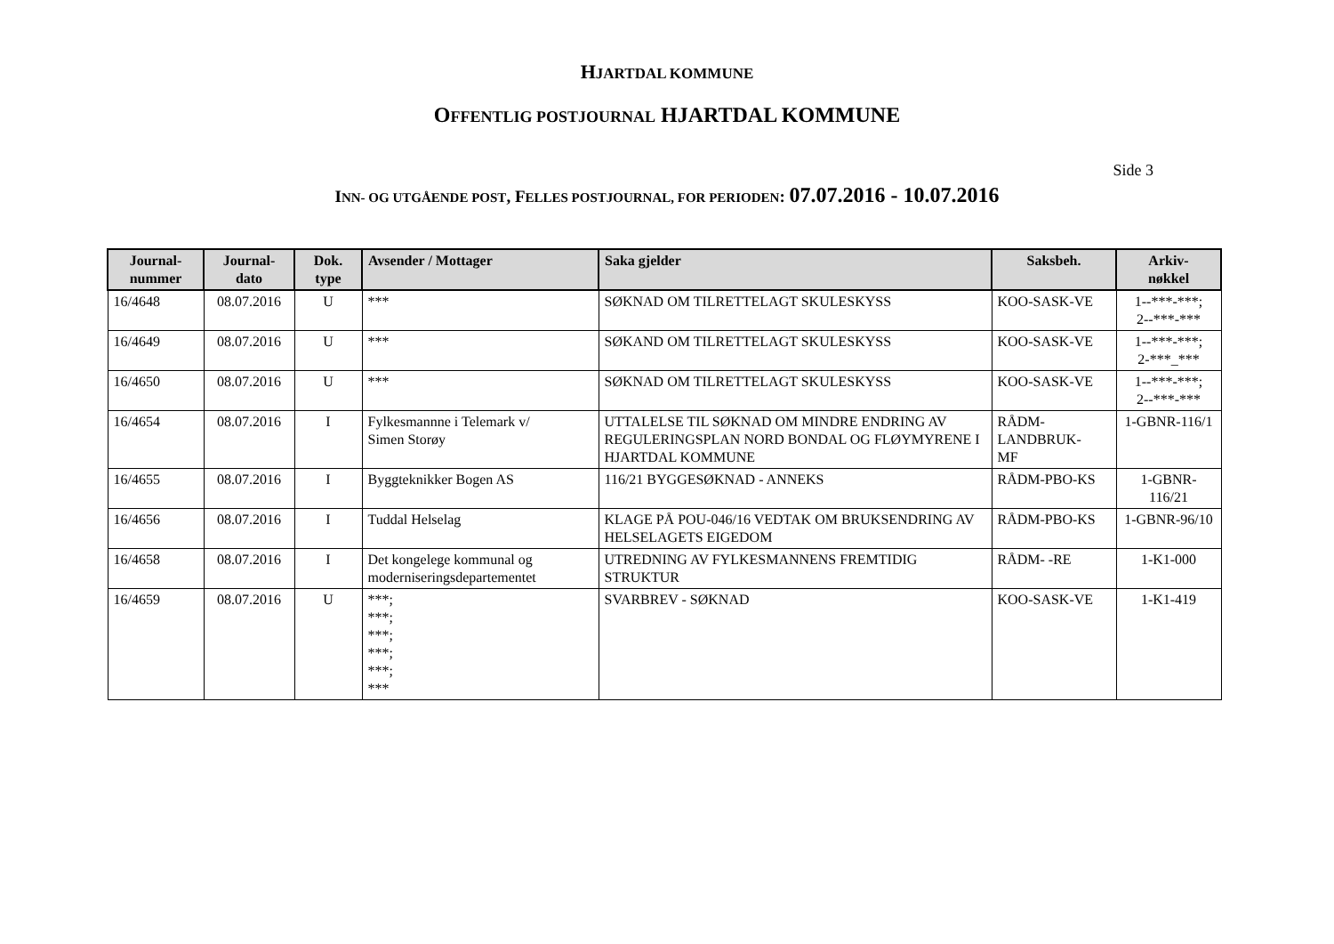HJARTDAL KOMMUNE
OFFENTLIG POSTJOURNAL HJARTDAL KOMMUNE
Side 3
INN- OG UTGÅENDE POST, FELLES POSTJOURNAL, FOR PERIODEN: 07.07.2016 - 10.07.2016
| Journal- nummer | Journal- dato | Dok. type | Avsender / Mottager | Saka gjelder | Saksbeh. | Arkiv- nøkkel |
| --- | --- | --- | --- | --- | --- | --- |
| 16/4648 | 08.07.2016 | U | *** | SØKNAD OM TILRETTELAGT SKULESKYSS | KOO-SASK-VE | 1--***-***; 2--***-*** |
| 16/4649 | 08.07.2016 | U | *** | SØKAND OM TILRETTELAGT SKULESKYSS | KOO-SASK-VE | 1--***-***; 2-***_*** |
| 16/4650 | 08.07.2016 | U | *** | SØKNAD OM TILRETTELAGT SKULESKYSS | KOO-SASK-VE | 1--***-***; 2--***-*** |
| 16/4654 | 08.07.2016 | I | Fylkesmannne i Telemark v/ Simen Storøy | UTTALELSE TIL SØKNAD OM MINDRE ENDRING AV REGULERINGSPLAN NORD BONDAL OG FLØYMYRENE I HJARTDAL KOMMUNE | RÅDM- LANDBRUK- MF | 1-GBNR-116/1 |
| 16/4655 | 08.07.2016 | I | Byggteknikker Bogen AS | 116/21 BYGGESØKNAD - ANNEKS | RÅDM-PBO-KS | 1-GBNR- 116/21 |
| 16/4656 | 08.07.2016 | I | Tuddal Helselag | KLAGE PÅ POU-046/16 VEDTAK OM BRUKSENDRING AV HELSELAGETS EIGEDOM | RÅDM-PBO-KS | 1-GBNR-96/10 |
| 16/4658 | 08.07.2016 | I | Det kongelege kommunal og moderniseringsdepartementet | UTREDNING AV FYLKESMANNENS FREMTIDIG STRUKTUR | RÅDM- -RE | 1-K1-000 |
| 16/4659 | 08.07.2016 | U | ***; ***; ***; ***; ***; *** | SVARBREV - SØKNAD | KOO-SASK-VE | 1-K1-419 |